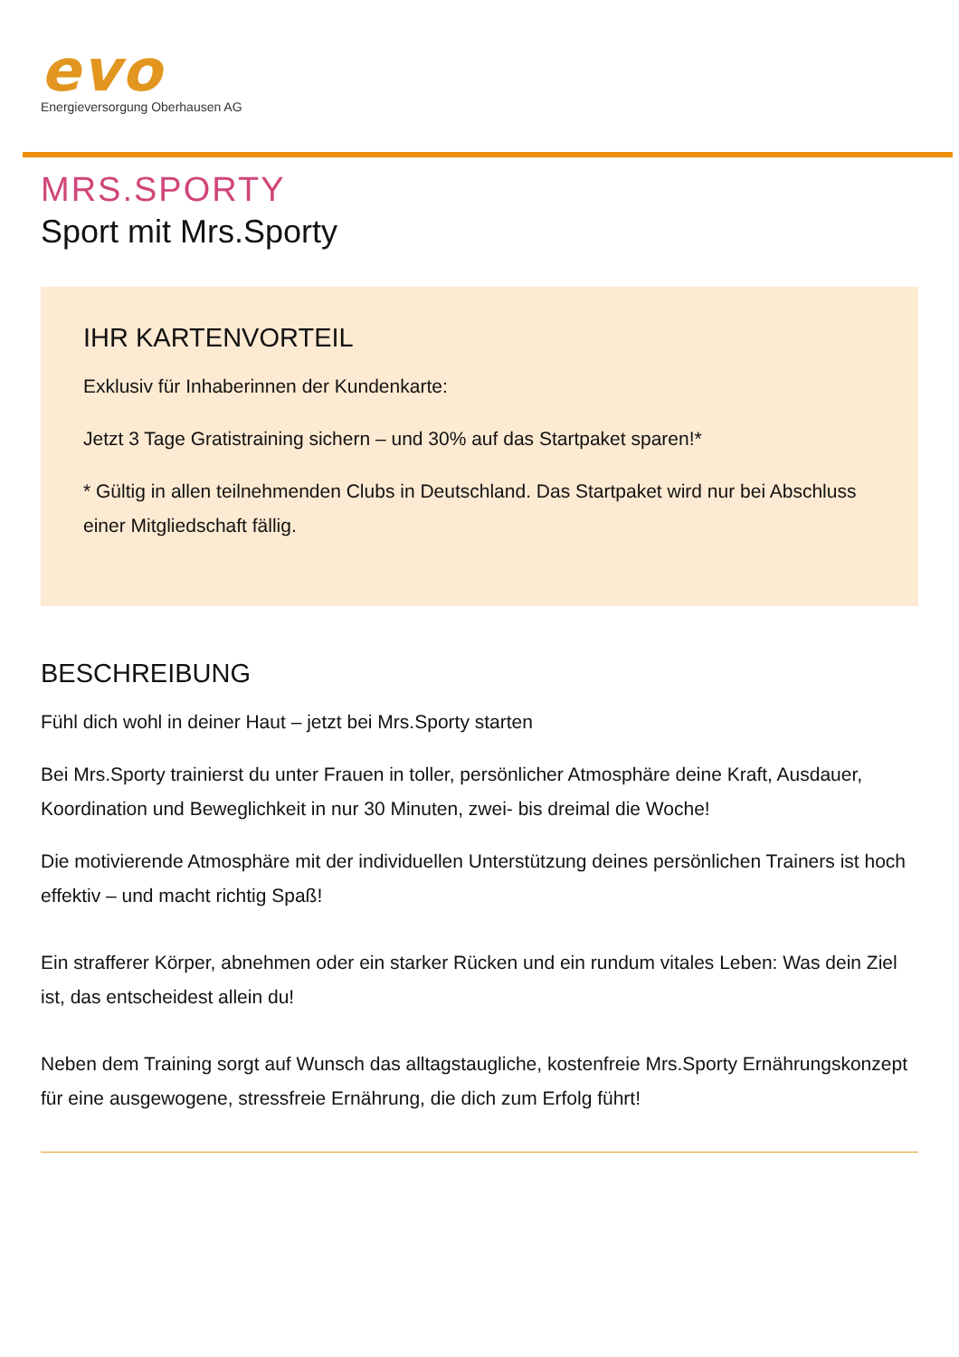evo
Energieversorgung Oberhausen AG
MRS.SPORTY
Sport mit Mrs.Sporty
IHR KARTENVORTEIL
Exklusiv für Inhaberinnen der Kundenkarte:
Jetzt 3 Tage Gratistraining sichern – und 30% auf das Startpaket sparen!*
* Gültig in allen teilnehmenden Clubs in Deutschland. Das Startpaket wird nur bei Abschluss einer Mitgliedschaft fällig.
BESCHREIBUNG
Fühl dich wohl in deiner Haut – jetzt bei Mrs.Sporty starten
Bei Mrs.Sporty trainierst du unter Frauen in toller, persönlicher Atmosphäre deine Kraft, Ausdauer, Koordination und Beweglichkeit in nur 30 Minuten, zwei- bis dreimal die Woche!
Die motivierende Atmosphäre mit der individuellen Unterstützung deines persönlichen Trainers ist hoch effektiv – und macht richtig Spaß!
Ein strafferer Körper, abnehmen oder ein starker Rücken und ein rundum vitales Leben: Was dein Ziel ist, das entscheidest allein du!
Neben dem Training sorgt auf Wunsch das alltagstaugliche, kostenfreie Mrs.Sporty Ernährungskonzept für eine ausgewogene, stressfreie Ernährung, die dich zum Erfolg führt!